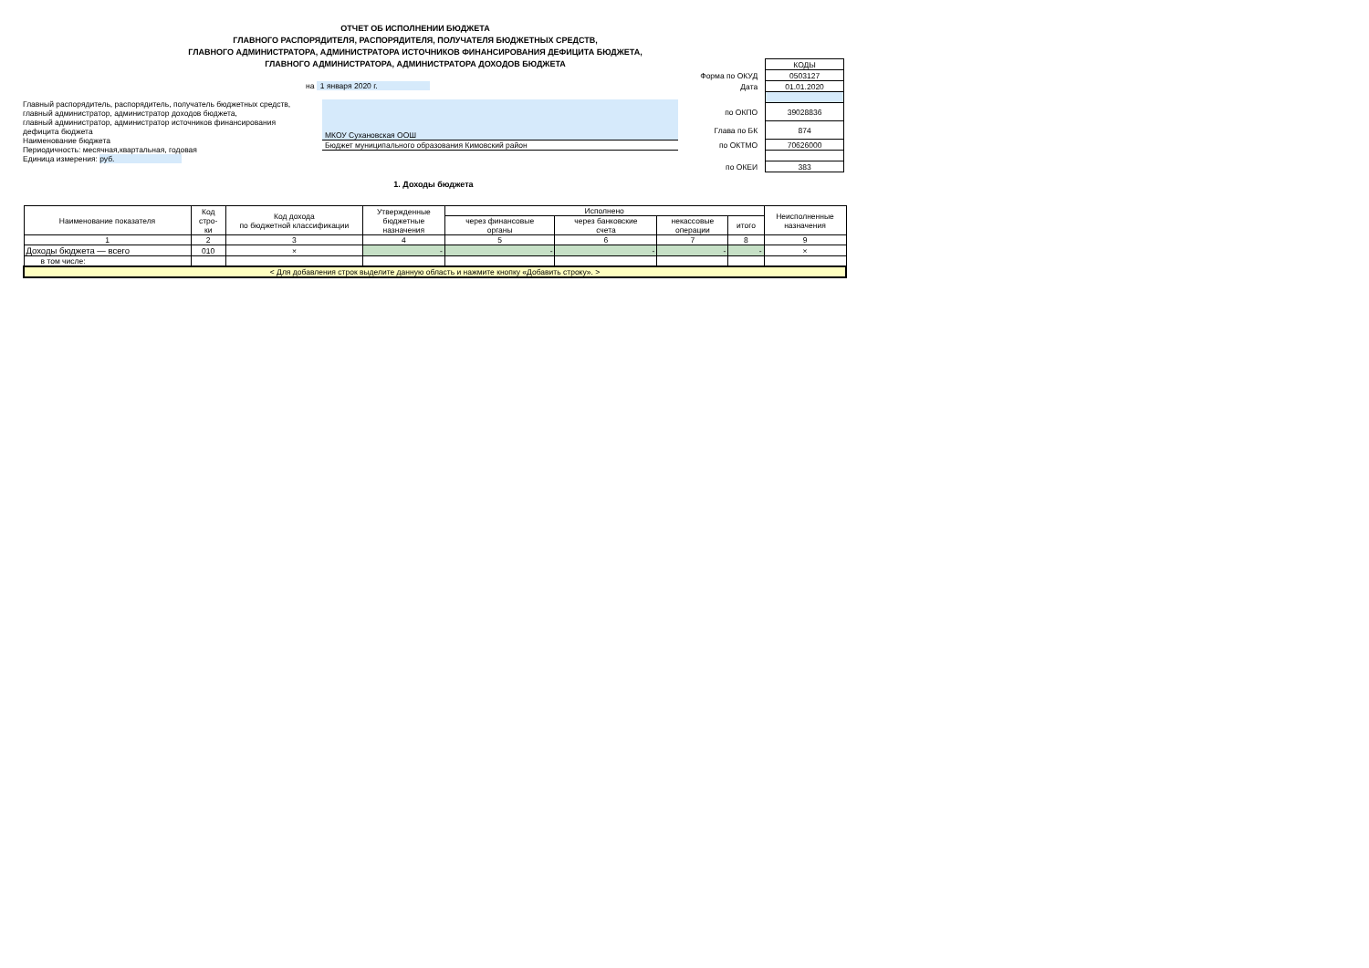ОТЧЕТ ОБ ИСПОЛНЕНИИ БЮДЖЕТА
ГЛАВНОГО РАСПОРЯДИТЕЛЯ, РАСПОРЯДИТЕЛЯ, ПОЛУЧАТЕЛЯ БЮДЖЕТНЫХ СРЕДСТВ,
ГЛАВНОГО АДМИНИСТРАТОРА, АДМИНИСТРАТОРА ИСТОЧНИКОВ ФИНАНСИРОВАНИЯ ДЕФИЦИТА БЮДЖЕТА,
ГЛАВНОГО АДМИНИСТРАТОРА, АДМИНИСТРАТОРА ДОХОДОВ БЮДЖЕТА
| | КОДЫ |
| Форма по ОКУД | 0503127 |
| Дата | 01.01.2020 |
| по ОКПО | 39028836 |
| Глава по БК | 874 |
| по ОКТМО | 70626000 |
| по ОКЕИ | 383 |
на 1 января 2020 г.
Главный распорядитель, распорядитель, получатель бюджетных средств,
главный администратор, администратор доходов бюджета,
главный администратор, администратор источников финансирования
дефицита бюджета
Наименование бюджета
Периодичность: месячная,квартальная, годовая
Единица измерения: руб.
МКОУ Сухановская ООШ
Бюджет муниципального образования Кимовский район
1. Доходы бюджета
| Наименование показателя | Код стро- ки | Код дохода по бюджетной классификации | Утвержденные бюджетные назначения | Исполнено | | | | Неисполненные назначения |
| --- | --- | --- | --- | --- | --- | --- | --- | --- |
| | | | | через финансовые органы | через банковские счета | некассовые операции | итого | |
| 1 | 2 | 3 | 4 | 5 | 6 | 7 | 8 | 9 |
| Доходы бюджета — всего | 010 | × | - | - | - | - | - | × |
| в том числе: | | | | | | | | |
| < Для добавления строк выделите данную область и нажмите кнопку «Добавить строку». > | | | | | | | | |